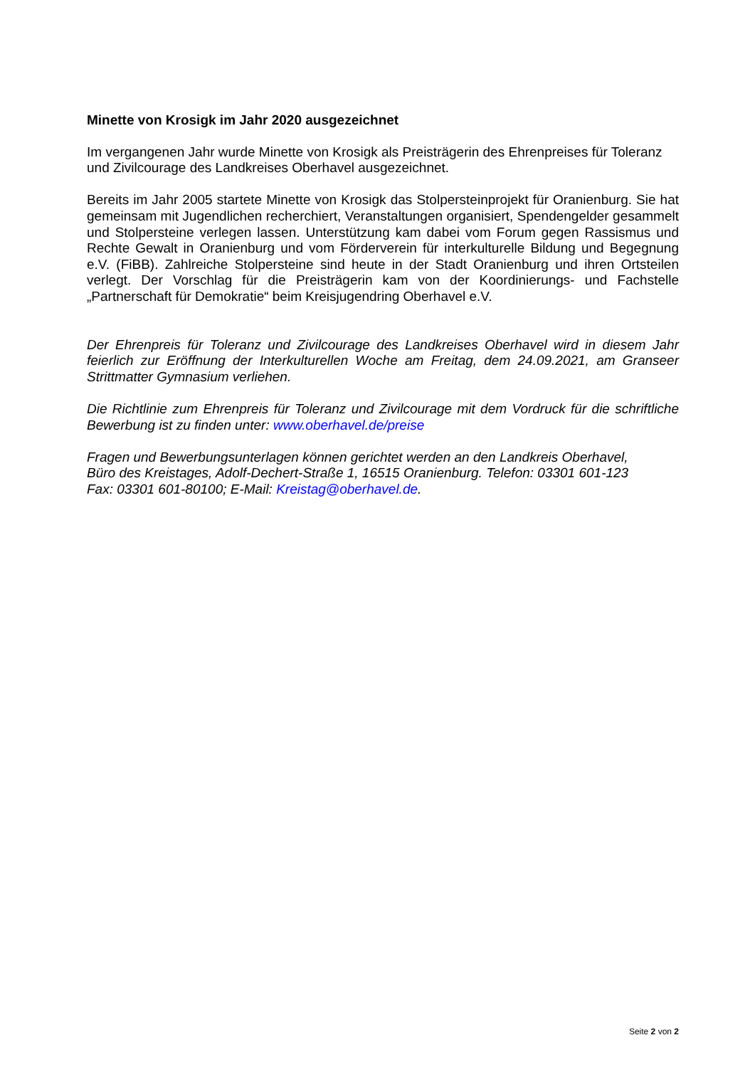Minette von Krosigk im Jahr 2020 ausgezeichnet
Im vergangenen Jahr wurde Minette von Krosigk als Preisträgerin des Ehrenpreises für Toleranz und Zivilcourage des Landkreises Oberhavel ausgezeichnet.
Bereits im Jahr 2005 startete Minette von Krosigk das Stolpersteinprojekt für Oranienburg. Sie hat gemeinsam mit Jugendlichen recherchiert, Veranstaltungen organisiert, Spendengelder gesammelt und Stolpersteine verlegen lassen. Unterstützung kam dabei vom Forum gegen Rassismus und Rechte Gewalt in Oranienburg und vom Förderverein für interkulturelle Bildung und Begegnung e.V. (FiBB). Zahlreiche Stolpersteine sind heute in der Stadt Oranienburg und ihren Ortsteilen verlegt. Der Vorschlag für die Preisträgerin kam von der Koordinierungs- und Fachstelle „Partnerschaft für Demokratie“ beim Kreisjugendring Oberhavel e.V.
Der Ehrenpreis für Toleranz und Zivilcourage des Landkreises Oberhavel wird in diesem Jahr feierlich zur Eröffnung der Interkulturellen Woche am Freitag, dem 24.09.2021, am Granseer Strittmatter Gymnasium verliehen.
Die Richtlinie zum Ehrenpreis für Toleranz und Zivilcourage mit dem Vordruck für die schriftliche Bewerbung ist zu finden unter: www.oberhavel.de/preise
Fragen und Bewerbungsunterlagen können gerichtet werden an den Landkreis Oberhavel,
Büro des Kreistages, Adolf-Dechert-Straße 1, 16515 Oranienburg. Telefon: 03301 601-123
Fax: 03301 601-80100; E-Mail: Kreistag@oberhavel.de.
Seite 2 von 2